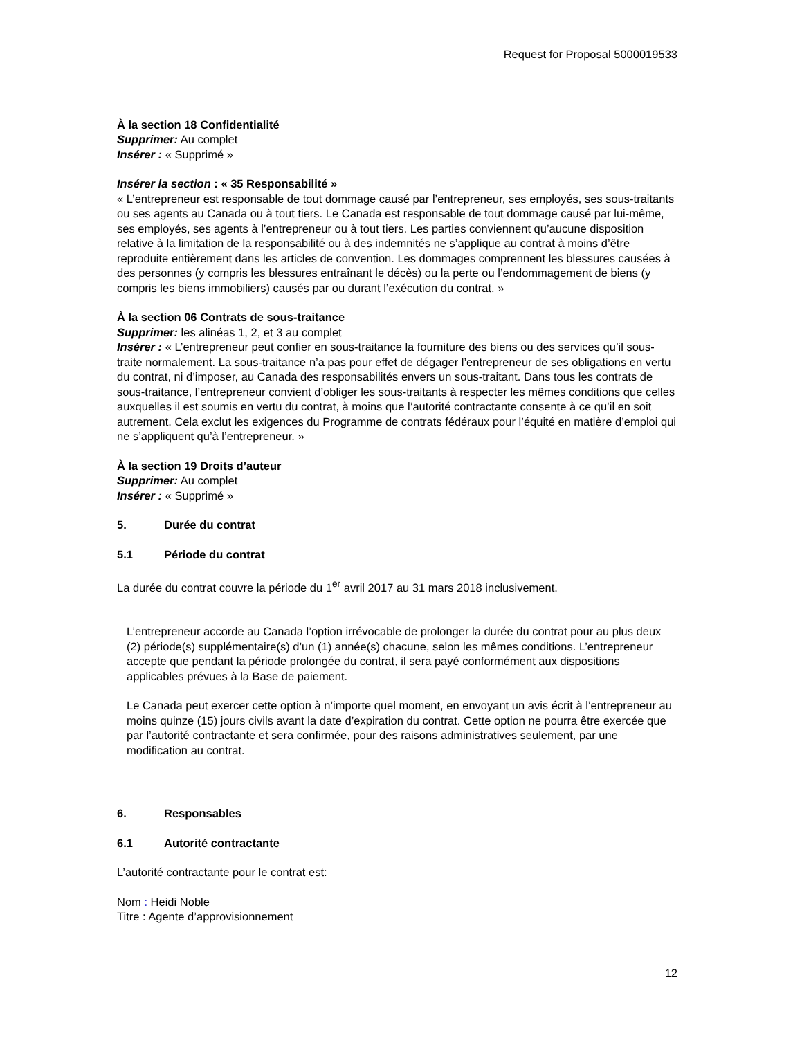Request for Proposal 5000019533
À la section 18 Confidentialité
Supprimer: Au complet
Insérer : « Supprimé »
Insérer la section : « 35 Responsabilité »
« L’entrepreneur est responsable de tout dommage causé par l’entrepreneur, ses employés, ses sous-traitants ou ses agents au Canada ou à tout tiers. Le Canada est responsable de tout dommage causé par lui-même, ses employés, ses agents à l’entrepreneur ou à tout tiers. Les parties conviennent qu’aucune disposition relative à la limitation de la responsabilité ou à des indemnités ne s’applique au contrat à moins d’être reproduite entièrement dans les articles de convention. Les dommages comprennent les blessures causées à des personnes (y compris les blessures entraînant le décès) ou la perte ou l’endommagement de biens (y compris les biens immobiliers) causés par ou durant l’exécution du contrat. »
À la section 06 Contrats de sous-traitance
Supprimer: les alinéas 1, 2, et 3 au complet
Insérer : « L’entrepreneur peut confier en sous-traitance la fourniture des biens ou des services qu’il sous-traite normalement. La sous-traitance n’a pas pour effet de dégager l’entrepreneur de ses obligations en vertu du contrat, ni d’imposer, au Canada des responsabilités envers un sous-traitant. Dans tous les contrats de sous-traitance, l’entrepreneur convient d’obliger les sous-traitants à respecter les mêmes conditions que celles auxquelles il est soumis en vertu du contrat, à moins que l’autorité contractante consente à ce qu’il en soit autrement. Cela exclut les exigences du Programme de contrats fédéraux pour l’équité en matière d’emploi qui ne s’appliquent qu’à l’entrepreneur. »
À la section 19 Droits d’auteur
Supprimer: Au complet
Insérer : « Supprimé »
5. Durée du contrat
5.1 Période du contrat
La durée du contrat couvre la période du 1<sup>er</sup> avril 2017 au 31 mars 2018 inclusivement.
L’entrepreneur accorde au Canada l’option irrévocable de prolonger la durée du contrat pour au plus deux (2) période(s) supplémentaire(s) d’un (1) année(s) chacune, selon les mêmes conditions. L’entrepreneur accepte que pendant la période prolongée du contrat, il sera payé conformément aux dispositions applicables prévues à la Base de paiement.
Le Canada peut exercer cette option à n’importe quel moment, en envoyant un avis écrit à l’entrepreneur au moins quinze (15) jours civils avant la date d’expiration du contrat. Cette option ne pourra être exercée que par l’autorité contractante et sera confirmée, pour des raisons administratives seulement, par une modification au contrat.
6. Responsables
6.1 Autorité contractante
L’autorité contractante pour le contrat est:
Nom : Heidi Noble
Titre : Agente d’approvisionnement
12